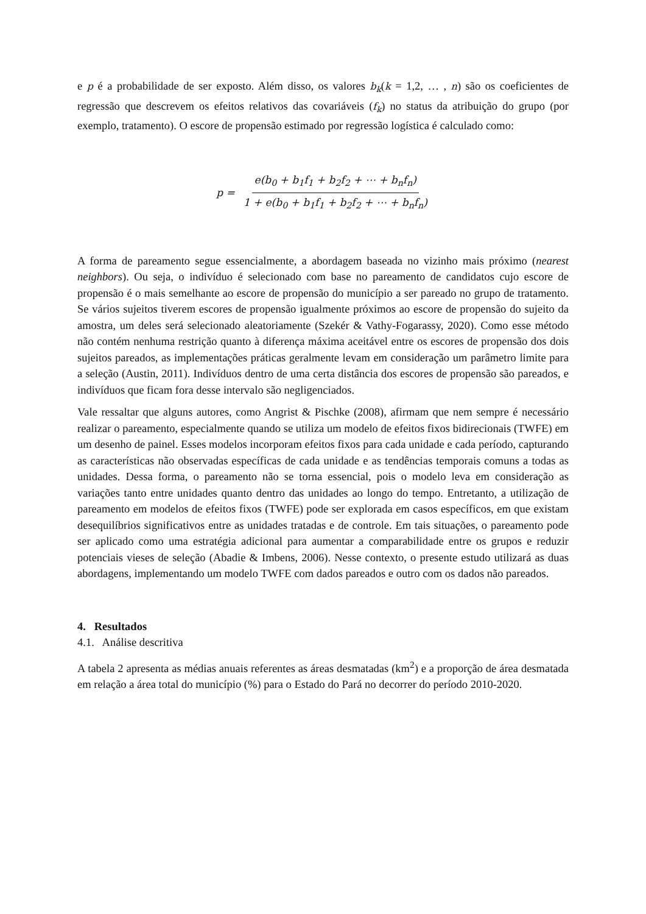e p é a probabilidade de ser exposto. Além disso, os valores b<sub>k</sub>(k = 1,2, … , n) são os coeficientes de regressão que descrevem os efeitos relativos das covariáveis (f<sub>k</sub>) no status da atribuição do grupo (por exemplo, tratamento). O escore de propensão estimado por regressão logística é calculado como:
p = e(b<sub>0</sub> + b<sub>1</sub>f<sub>1</sub> + b<sub>2</sub>f<sub>2</sub> + ⋯ + b<sub>n</sub>f<sub>n</sub>) 1 + e(b<sub>0</sub> + b<sub>1</sub>f<sub>1</sub> + b<sub>2</sub>f<sub>2</sub> + ⋯ + b<sub>n</sub>f<sub>n</sub>)
A forma de pareamento segue essencialmente, a abordagem baseada no vizinho mais próximo (nearest neighbors). Ou seja, o indivíduo é selecionado com base no pareamento de candidatos cujo escore de propensão é o mais semelhante ao escore de propensão do município a ser pareado no grupo de tratamento. Se vários sujeitos tiverem escores de propensão igualmente próximos ao escore de propensão do sujeito da amostra, um deles será selecionado aleatoriamente (Szekér & Vathy-Fogarassy, 2020). Como esse método não contém nenhuma restrição quanto à diferença máxima aceitável entre os escores de propensão dos dois sujeitos pareados, as implementações práticas geralmente levam em consideração um parâmetro limite para a seleção (Austin, 2011). Indivíduos dentro de uma certa distância dos escores de propensão são pareados, e indivíduos que ficam fora desse intervalo são negligenciados.
Vale ressaltar que alguns autores, como Angrist & Pischke (2008), afirmam que nem sempre é necessário realizar o pareamento, especialmente quando se utiliza um modelo de efeitos fixos bidirecionais (TWFE) em um desenho de painel. Esses modelos incorporam efeitos fixos para cada unidade e cada período, capturando as características não observadas específicas de cada unidade e as tendências temporais comuns a todas as unidades. Dessa forma, o pareamento não se torna essencial, pois o modelo leva em consideração as variações tanto entre unidades quanto dentro das unidades ao longo do tempo. Entretanto, a utilização de pareamento em modelos de efeitos fixos (TWFE) pode ser explorada em casos específicos, em que existam desequilíbrios significativos entre as unidades tratadas e de controle. Em tais situações, o pareamento pode ser aplicado como uma estratégia adicional para aumentar a comparabilidade entre os grupos e reduzir potenciais vieses de seleção (Abadie & Imbens, 2006). Nesse contexto, o presente estudo utilizará as duas abordagens, implementando um modelo TWFE com dados pareados e outro com os dados não pareados.
4. Resultados
4.1. Análise descritiva
A tabela 2 apresenta as médias anuais referentes as áreas desmatadas (km<sup>2</sup>) e a proporção de área desmatada em relação a área total do município (%) para o Estado do Pará no decorrer do período 2010-2020.